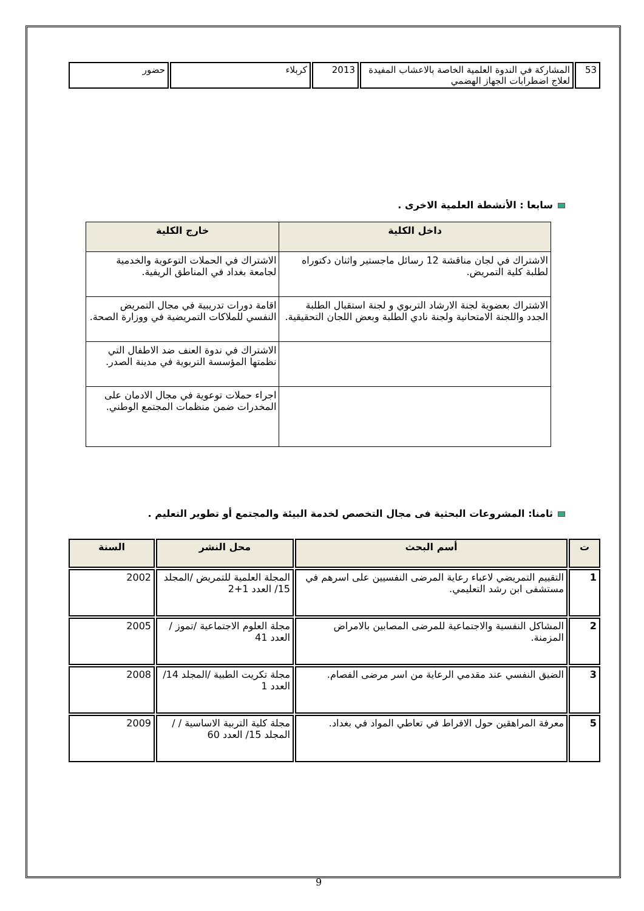| 53 | المشاركة في الندوة العلمية الخاصة بالاعشاب المفيدة لعلاج اضطرابات الجهاز الهضمي | 2013 | كربلاء | حضور |
سابعا : الأنشطة العلمية الاخرى .
| داخل الكلية | خارج الكلية |
| --- | --- |
| الاشتراك في لجان مناقشة 12 رسائل ماجستير واثنان دكتوراه لطلبة كلية التمريض. | الاشتراك في الحملات التوعوية والخدمية لجامعة بغداد في المناطق الريفية. |
| الاشتراك بعضوية لجنة الارشاد التربوي و لجنة استقبال الطلبة الجدد واللجنة الامتحانية ولجنة نادي الطلبة وبعض اللجان التحقيقية. | اقامة دورات تدريبية في مجال التمريض النفسي للملاكات التمريضية في ووزارة الصحة. |
| | الاشتراك في ندوة العنف ضد الاطفال التي نظمتها المؤسسة التربوية في مدينة الصدر. |
| | اجراء حملات توعوية في مجال الادمان على المخدرات ضمن منظمات المجتمع الوطني. |
ثامنا: المشروعات البحثية فى مجال التخصص لخدمة البيئة والمجتمع أو تطوير التعليم .
| ت | أسم البحث | محل النشر | السنة |
| --- | --- | --- | --- |
| 1 | التقييم التمريضي لاعباء رعاية المرضى النفسيين على اسرهم في مستشفى ابن رشد التعليمي. | المجلة العلمية للتمريض /المجلد 15/ العدد 1+2 | 2002 |
| 2 | المشاكل النفسية والاجتماعية للمرضى المصابين بالامراض المزمنة. | مجلة العلوم الاجتماعية /تموز / العدد 41 | 2005 |
| 3 | الضيق النفسي عند مقدمي الرعاية من اسر مرضى الفصام. | مجلة تكريت الطبية /المجلد 14/ العدد 1 | 2008 |
| 5 | معرفة المراهقين حول الافراط في تعاطي المواد في بغداد. | مجلة كلية التربية الاساسية / /المجلد 15/ العدد 60 | 2009 |
9